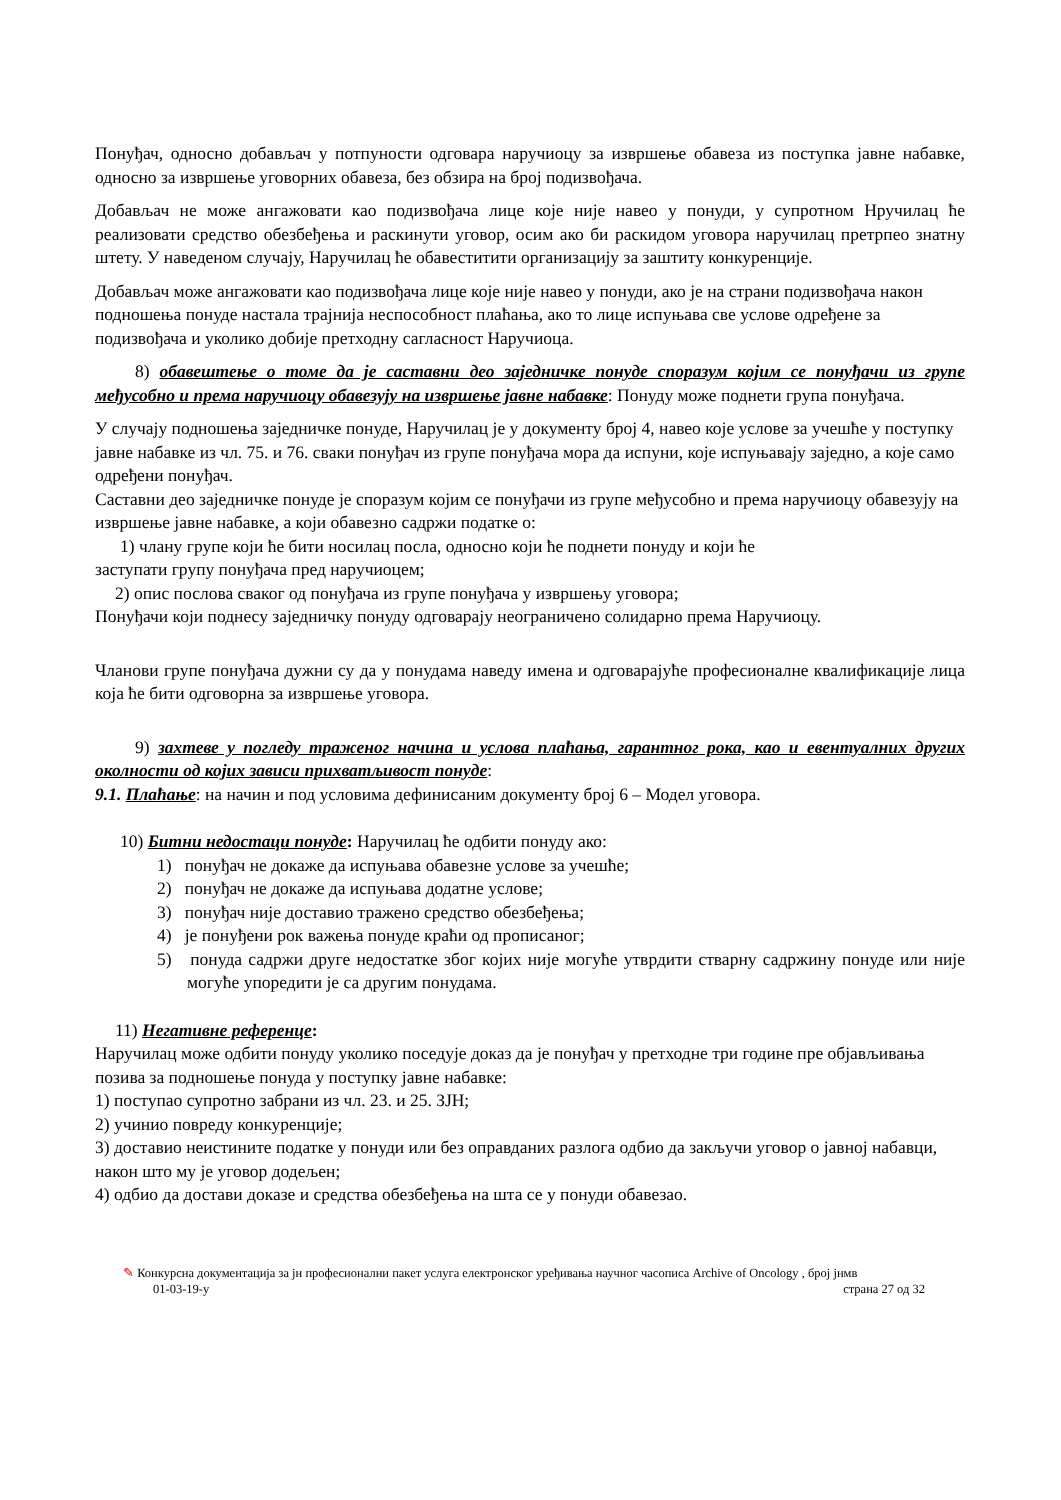Понуђач, односно добављач у потпуности одговара наручиоцу за извршење обавеза из поступка јавне набавке, односно за извршење уговорних обавеза, без обзира на број подизвођача.
Добављач не може ангажовати као подизвођача лице које није навео у понуди, у супротном Нручилац ће реализовати средство обезбеђења и раскинути уговор, осим ако би раскидом уговора наручилац претрпео знатну штету. У наведеном случају, Наручилац ће обавеститити организацију за заштиту конкуренције.
Добављач може ангажовати као подизвођача лице које није навео у понуди, ако је на страни подизвођача након подношења понуде настала трајнија неспособност плаћања, ако то лице испуњава све услове одређене за подизвођача и уколико добије претходну сагласност Наручиоца.
8) обавештење о томе да је саставни део заједничке понуде споразум којим се понуђачи из групе међусобно и према наручиоцу обавезују на извршење јавне набавке: Понуду може поднети група понуђача.
У случају подношења заједничке понуде, Наручилац је у документу број 4, навео које услове за учешће у поступку јавне набавке из чл. 75. и 76. сваки понуђач из групе понуђача мора да испуни, које испуњавају заједно, а које само одређени понуђач.
Саставни део заједничке понуде је споразум којим се понуђачи из групе међусобно и према наручиоцу обавезују на извршење јавне набавке, а који обавезно садржи податке о:
1) члану групе који ће бити носилац посла, односно који ће поднети понуду и који ће
заступати групу понуђача пред наручиоцем;
2) опис послова сваког од понуђача из групе понуђача у извршењу уговора;
Понуђачи који поднесу заједничку понуду одговарају неограничено солидарно према Наручиоцу.
Чланови групе понуђача дужни су да у понудама наведу имена и одговарајуће професионалне квалификације лица која ће бити одговорна за извршење уговора.
9) захтеве у погледу траженог начина и услова плаћања, гарантног рока, као и евентуалних других околности од којих зависи прихватљивост понуде:
9.1. Плаћање: на начин и под условима дефинисаним документу број 6 – Модел уговора.
10) Битни недостаци понуде: Наручилац ће одбити понуду ако:
1) понуђач не докаже да испуњава обавезне услове за учешће;
2) понуђач не докаже да испуњава додатне услове;
3) понуђач није доставио тражено средство обезбеђења;
4) је понуђени рок важења понуде краћи од прописаног;
5) понуда садржи друге недостатке због којих није могуће утврдити стварну садржину понуде или није могуће упоредити је са другим понудама.
11) Негативне референце:
Наручилац може одбити понуду уколико поседује доказ да је понуђач у претходне три године пре објављивања позива за подношење понуда у поступку јавне набавке:
1) поступао супротно забрани из чл. 23. и 25. ЗЈН;
2) учинио повреду конкуренције;
3) доставио неистините податке у понуди или без оправданих разлога одбио да закључи уговор о јавној набавци, након што му је уговор додељен;
4) одбио да достави доказе и средства обезбеђења на шта се у понуди обавезао.
✎ Конкурсна документација за јн професионални пакет услуга електронског уређивања научног часописа Archive of Oncology , број јнмв
01-03-19-у страна 27 од 32